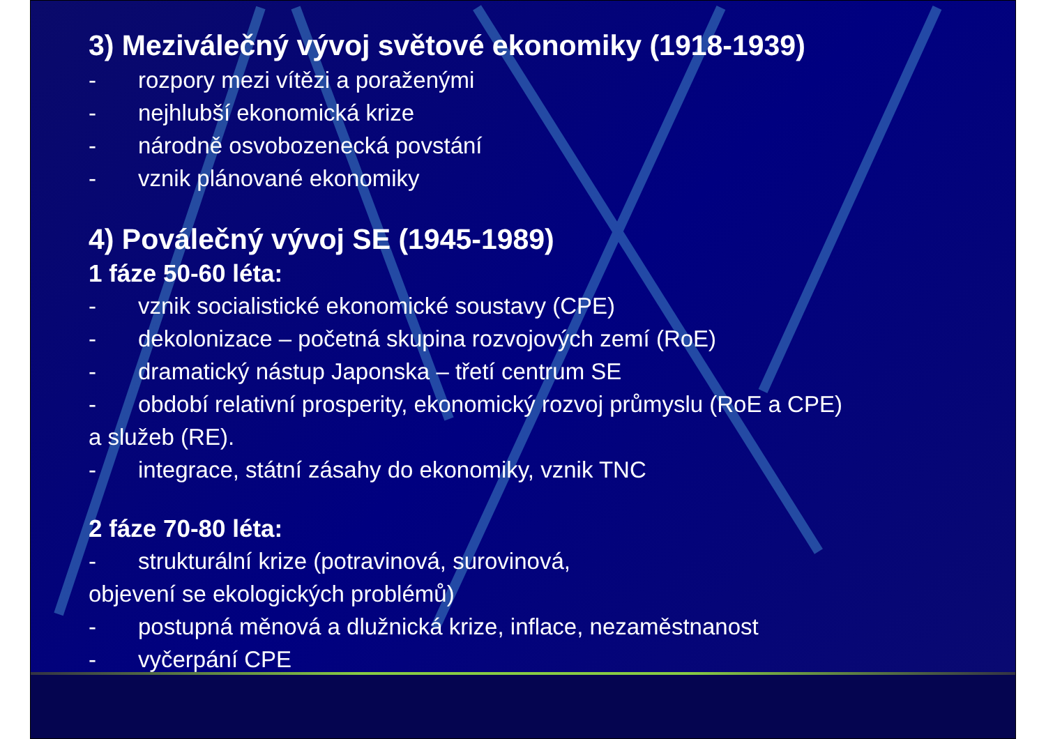3) Meziválečný vývoj světové ekonomiky (1918-1939)
- rozpory mezi vítězi a poraženými
- nejhlubší ekonomická krize
- národně osvobozenecká povstání
- vznik plánované ekonomiky
4) Poválečný vývoj SE (1945-1989)
1 fáze 50-60 léta:
- vznik socialistické ekonomické soustavy (CPE)
- dekolonizace – početná skupina rozvojových zemí (RoE)
- dramatický nástup Japonska – třetí centrum SE
- období relativní prosperity, ekonomický rozvoj průmyslu (RoE a CPE)
a služeb (RE).
- integrace, státní zásahy do ekonomiky, vznik TNC
2 fáze 70-80 léta:
- strukturální krize (potravinová, surovinová,
objevení se ekologických problémů)
- postupná měnová a dlužnická krize, inflace, nezaměstnanost
- vyčerpání CPE